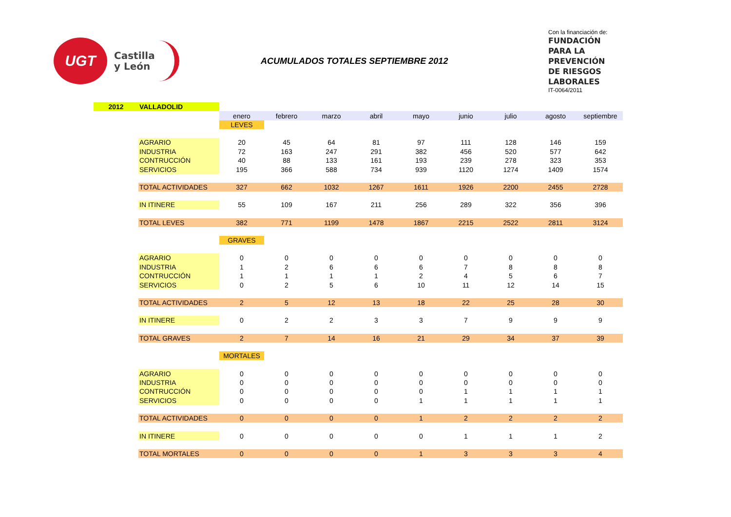UGT
Castilla
y León
ACUMULADOS TOTALES SEPTIEMBRE 2012
Con la financiación de:
FUNDACIÓN
PARA LA
PREVENCIÓN
DE RIESGOS
LABORALES
IT-0064/2011
| 2012 | VALLADOLID | | | | | | | | | |
| | | enero | febrero | marzo | abril | mayo | junio | julio | agosto | septiembre |
| | | LEVES | | | | | | | | |
| | AGRARIO | 20 | 45 | 64 | 81 | 97 | 111 | 128 | 146 | 159 |
| | INDUSTRIA | 72 | 163 | 247 | 291 | 382 | 456 | 520 | 577 | 642 |
| | CONTRUCCIÓN | 40 | 88 | 133 | 161 | 193 | 239 | 278 | 323 | 353 |
| | SERVICIOS | 195 | 366 | 588 | 734 | 939 | 1120 | 1274 | 1409 | 1574 |
| | TOTAL ACTIVIDADES | 327 | 662 | 1032 | 1267 | 1611 | 1926 | 2200 | 2455 | 2728 |
| | IN ITINERE | 55 | 109 | 167 | 211 | 256 | 289 | 322 | 356 | 396 |
| | TOTAL LEVES | 382 | 771 | 1199 | 1478 | 1867 | 2215 | 2522 | 2811 | 3124 |
| | | GRAVES | | | | | | | | |
| | AGRARIO | 0 | 0 | 0 | 0 | 0 | 0 | 0 | 0 | 0 |
| | INDUSTRIA | 1 | 2 | 6 | 6 | 6 | 7 | 8 | 8 | 8 |
| | CONTRUCCIÓN | 1 | 1 | 1 | 1 | 2 | 4 | 5 | 6 | 7 |
| | SERVICIOS | 0 | 2 | 5 | 6 | 10 | 11 | 12 | 14 | 15 |
| | TOTAL ACTIVIDADES | 2 | 5 | 12 | 13 | 18 | 22 | 25 | 28 | 30 |
| | IN ITINERE | 0 | 2 | 2 | 3 | 3 | 7 | 9 | 9 | 9 |
| | TOTAL GRAVES | 2 | 7 | 14 | 16 | 21 | 29 | 34 | 37 | 39 |
| | | MORTALES | | | | | | | | |
| | AGRARIO | 0 | 0 | 0 | 0 | 0 | 0 | 0 | 0 | 0 |
| | INDUSTRIA | 0 | 0 | 0 | 0 | 0 | 0 | 0 | 0 | 0 |
| | CONTRUCCIÓN | 0 | 0 | 0 | 0 | 0 | 1 | 1 | 1 | 1 |
| | SERVICIOS | 0 | 0 | 0 | 0 | 1 | 1 | 1 | 1 | 1 |
| | TOTAL ACTIVIDADES | 0 | 0 | 0 | 0 | 1 | 2 | 2 | 2 | 2 |
| | IN ITINERE | 0 | 0 | 0 | 0 | 0 | 1 | 1 | 1 | 2 |
| | TOTAL MORTALES | 0 | 0 | 0 | 0 | 1 | 3 | 3 | 3 | 4 |